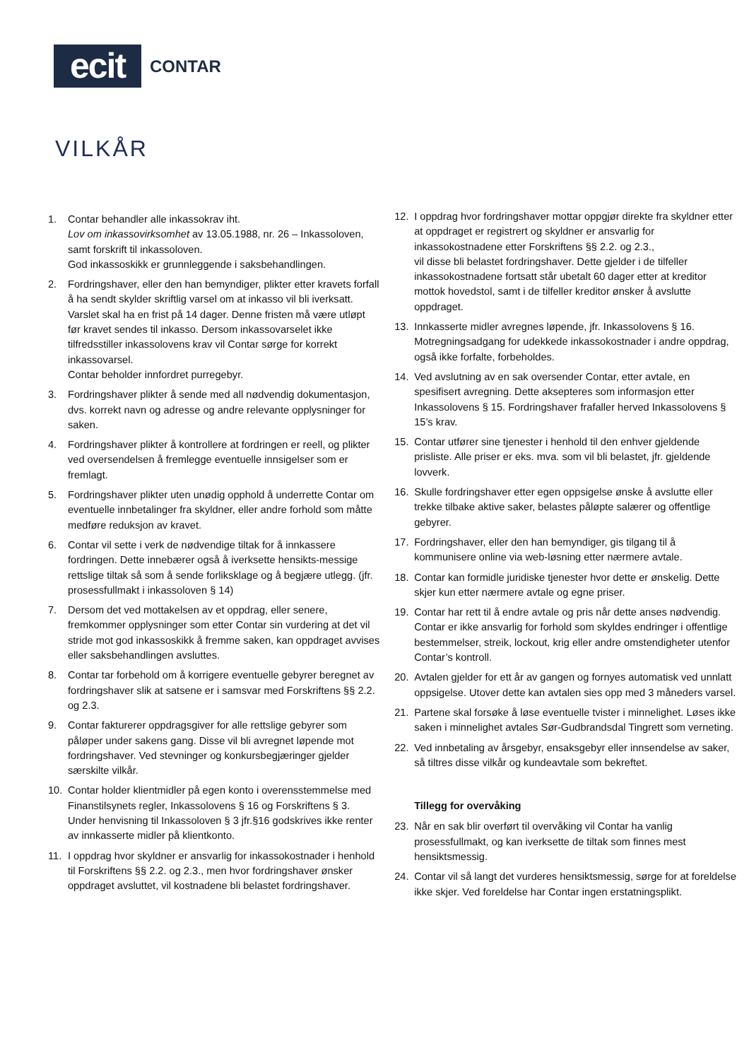ecit
CONTAR
VILKÅR
1. Contar behandler alle inkassokrav iht.
Lov om inkassovirksomhet av 13.05.1988, nr. 26 – Inkassoloven, samt forskrift til inkassoloven.
God inkassoskikk er grunnleggende i saksbehandlingen.
2. Fordringshaver, eller den han bemyndiger, plikter etter kravets forfall å ha sendt skylder skriftlig varsel om at inkasso vil bli iverksatt. Varslet skal ha en frist på 14 dager. Denne fristen må være utløpt før kravet sendes til inkasso. Dersom inkassovarselet ikke tilfredsstiller inkassolovens krav vil Contar sørge for korrekt inkassovarsel.
Contar beholder innfordret purregebyr.
3. Fordringshaver plikter å sende med all nødvendig dokumentasjon, dvs. korrekt navn og adresse og andre relevante opplysninger for saken.
4. Fordringshaver plikter å kontrollere at fordringen er reell, og plikter ved oversendelsen å fremlegge eventuelle innsigelser som er fremlagt.
5. Fordringshaver plikter uten unødig opphold å underrette Contar om eventuelle innbetalinger fra skyldner, eller andre forhold som måtte medføre reduksjon av kravet.
6. Contar vil sette i verk de nødvendige tiltak for å innkassere fordringen. Dette innebærer også å iverksette hensikts-messige rettslige tiltak så som å sende forliksklage og å begjære utlegg. (jfr. prosessfullmakt i inkassoloven § 14)
7. Dersom det ved mottakelsen av et oppdrag, eller senere, fremkommer opplysninger som etter Contar sin vurdering at det vil stride mot god inkassoskikk å fremme saken, kan oppdraget avvises eller saksbehandlingen avsluttes.
8. Contar tar forbehold om å korrigere eventuelle gebyrer beregnet av fordringshaver slik at satsene er i samsvar med Forskriftens §§ 2.2. og 2.3.
9. Contar fakturerer oppdragsgiver for alle rettslige gebyrer som påløper under sakens gang. Disse vil bli avregnet løpende mot fordringshaver. Ved stevninger og konkursbegjæringer gjelder særskilte vilkår.
10. Contar holder klientmidler på egen konto i overensstemmelse med Finanstilsynets regler, Inkassolovens § 16 og Forskriftens § 3. Under henvisning til Inkassoloven § 3 jfr.§16 godskrives ikke renter av innkasserte midler på klientkonto.
11. I oppdrag hvor skyldner er ansvarlig for inkassokostnader i henhold til Forskriftens §§ 2.2. og 2.3., men hvor fordringshaver ønsker oppdraget avsluttet, vil kostnadene bli belastet fordringshaver.
12. I oppdrag hvor fordringshaver mottar oppgjør direkte fra skyldner etter at oppdraget er registrert og skyldner er ansvarlig for inkassokostnadene etter Forskriftens §§ 2.2. og 2.3.,
vil disse bli belastet fordringshaver. Dette gjelder i de tilfeller inkassokostnadene fortsatt står ubetalt 60 dager etter at kreditor mottok hovedstol, samt i de tilfeller kreditor ønsker å avslutte oppdraget.
13. Innkasserte midler avregnes løpende, jfr. Inkassolovens § 16. Motregningsadgang for udekkede inkassokostnader i andre oppdrag, også ikke forfalte, forbeholdes.
14. Ved avslutning av en sak oversender Contar, etter avtale, en spesifisert avregning. Dette aksepteres som informasjon etter Inkassolovens § 15. Fordringshaver frafaller herved Inkassolovens § 15’s krav.
15. Contar utfører sine tjenester i henhold til den enhver gjeldende prisliste. Alle priser er eks. mva. som vil bli belastet, jfr. gjeldende lovverk.
16. Skulle fordringshaver etter egen oppsigelse ønske å avslutte eller trekke tilbake aktive saker, belastes påløpte salærer og offentlige gebyrer.
17. Fordringshaver, eller den han bemyndiger, gis tilgang til å kommunisere online via web-løsning etter nærmere avtale.
18. Contar kan formidle juridiske tjenester hvor dette er ønskelig. Dette skjer kun etter nærmere avtale og egne priser.
19. Contar har rett til å endre avtale og pris når dette anses nødvendig. Contar er ikke ansvarlig for forhold som skyldes endringer i offentlige bestemmelser, streik, lockout, krig eller andre omstendigheter utenfor Contar’s kontroll.
20. Avtalen gjelder for ett år av gangen og fornyes automatisk ved unnlatt oppsigelse. Utover dette kan avtalen sies opp med 3 måneders varsel.
21. Partene skal forsøke å løse eventuelle tvister i minnelighet. Løses ikke saken i minnelighet avtales Sør-Gudbrandsdal Tingrett som verneting.
22. Ved innbetaling av årsgebyr, ensaksgebyr eller innsendelse av saker, så tiltres disse vilkår og kundeavtale som bekreftet.
Tillegg for overvåking
23. Når en sak blir overført til overvåking vil Contar ha vanlig prosessfullmakt, og kan iverksette de tiltak som finnes mest hensiktsmessig.
24. Contar vil så langt det vurderes hensiktsmessig, sørge for at foreldelse ikke skjer. Ved foreldelse har Contar ingen erstatningsplikt.